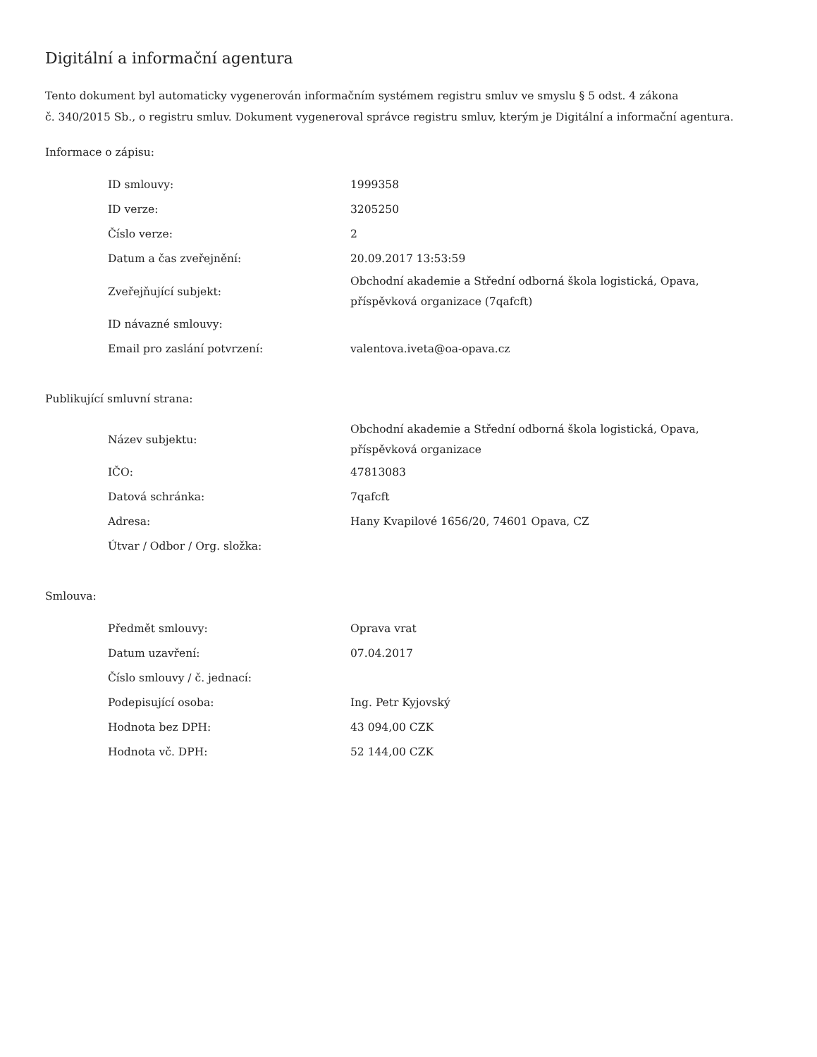Digitální a informační agentura
Tento dokument byl automaticky vygenerován informačním systémem registru smluv ve smyslu § 5 odst. 4 zákona
č. 340/2015 Sb., o registru smluv. Dokument vygeneroval správce registru smluv, kterým je Digitální a informační agentura.
Informace o zápisu:
| ID smlouvy: | 1999358 |
| ID verze: | 3205250 |
| Číslo verze: | 2 |
| Datum a čas zveřejnění: | 20.09.2017 13:53:59 |
| Zveřejňující subjekt: | Obchodní akademie a Střední odborná škola logistická, Opava, příspěvková organizace (7qafcft) |
| ID návazné smlouvy: | |
| Email pro zaslání potvrzení: | valentova.iveta@oa-opava.cz |
Publikující smluvní strana:
| Název subjektu: | Obchodní akademie a Střední odborná škola logistická, Opava, příspěvková organizace |
| IČO: | 47813083 |
| Datová schránka: | 7qafcft |
| Adresa: | Hany Kvapilové 1656/20, 74601 Opava, CZ |
| Útvar / Odbor / Org. složka: | |
Smlouva:
| Předmět smlouvy: | Oprava vrat |
| Datum uzavření: | 07.04.2017 |
| Číslo smlouvy / č. jednací: | |
| Podepisující osoba: | Ing. Petr Kyjovský |
| Hodnota bez DPH: | 43 094,00 CZK |
| Hodnota vč. DPH: | 52 144,00 CZK |